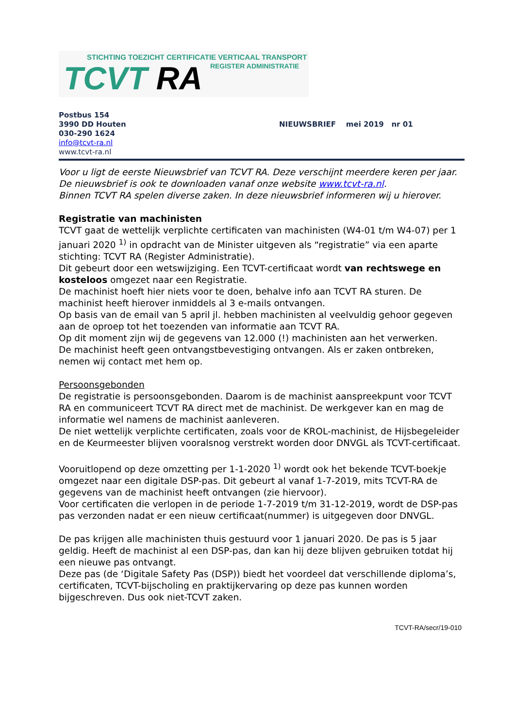STICHTING TOEZICHT CERTIFICATIE VERTICAAL TRANSPORT
TCVT RA REGISTER ADMINISTRATIE
Postbus 154
3990 DD Houten
030-290 1624
info@tcvt-ra.nl
www.tcvt-ra.nl
NIEUWSBRIEF mei 2019 nr 01
Voor u ligt de eerste Nieuwsbrief van TCVT RA. Deze verschijnt meerdere keren per jaar.
De nieuwsbrief is ook te downloaden vanaf onze website www.tcvt-ra.nl.
Binnen TCVT RA spelen diverse zaken. In deze nieuwsbrief informeren wij u hierover.
Registratie van machinisten
TCVT gaat de wettelijk verplichte certificaten van machinisten (W4-01 t/m W4-07) per 1 januari 2020 <sup>1)</sup> in opdracht van de Minister uitgeven als “registratie” via een aparte stichting: TCVT RA (Register Administratie).
Dit gebeurt door een wetswijziging. Een TCVT-certificaat wordt van rechtswege en kosteloos omgezet naar een Registratie.
De machinist hoeft hier niets voor te doen, behalve info aan TCVT RA sturen. De machinist heeft hierover inmiddels al 3 e-mails ontvangen.
Op basis van de email van 5 april jl. hebben machinisten al veelvuldig gehoor gegeven aan de oproep tot het toezenden van informatie aan TCVT RA.
Op dit moment zijn wij de gegevens van 12.000 (!) machinisten aan het verwerken.
De machinist heeft geen ontvangstbevestiging ontvangen. Als er zaken ontbreken, nemen wij contact met hem op.
Persoonsgebonden
De registratie is persoonsgebonden. Daarom is de machinist aanspreekpunt voor TCVT RA en communiceert TCVT RA direct met de machinist. De werkgever kan en mag de informatie wel namens de machinist aanleveren.
De niet wettelijk verplichte certificaten, zoals voor de KROL-machinist, de Hijsbegeleider en de Keurmeester blijven vooralsnog verstrekt worden door DNVGL als TCVT-certificaat.
Vooruitlopend op deze omzetting per 1-1-2020 <sup>1)</sup> wordt ook het bekende TCVT-boekje omgezet naar een digitale DSP-pas. Dit gebeurt al vanaf 1-7-2019, mits TCVT-RA de gegevens van de machinist heeft ontvangen (zie hiervoor).
Voor certificaten die verlopen in de periode 1-7-2019 t/m 31-12-2019, wordt de DSP-pas pas verzonden nadat er een nieuw certificaat(nummer) is uitgegeven door DNVGL.
De pas krijgen alle machinisten thuis gestuurd voor 1 januari 2020. De pas is 5 jaar geldig. Heeft de machinist al een DSP-pas, dan kan hij deze blijven gebruiken totdat hij een nieuwe pas ontvangt.
Deze pas (de ‘Digitale Safety Pas (DSP)) biedt het voordeel dat verschillende diploma’s, certificaten, TCVT-bijscholing en praktijkervaring op deze pas kunnen worden bijgeschreven. Dus ook niet-TCVT zaken.
TCVT-RA/secr/19-010